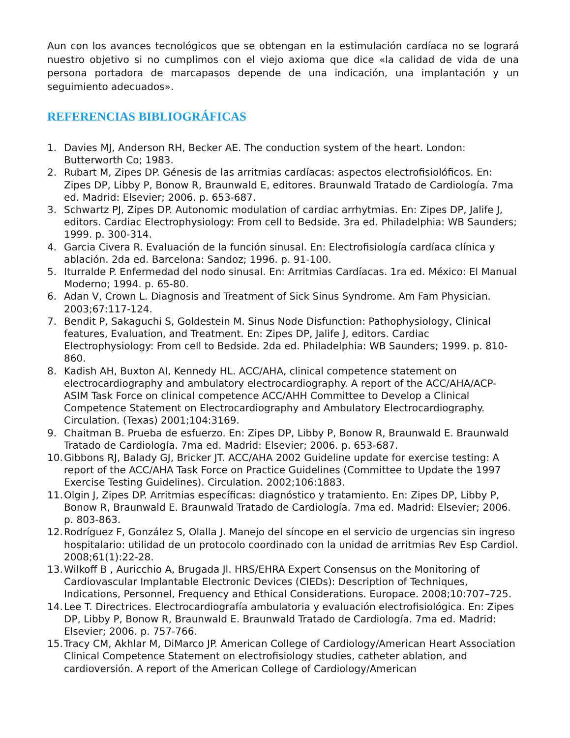Aun con los avances tecnológicos que se obtengan en la estimulación cardíaca no se logrará nuestro objetivo si no cumplimos con el viejo axioma que dice «la calidad de vida de una persona portadora de marcapasos depende de una indicación, una implantación y un seguimiento adecuados».
REFERENCIAS BIBLIOGRÁFICAS
1. Davies MJ, Anderson RH, Becker AE. The conduction system of the heart. London: Butterworth Co; 1983.
2. Rubart M, Zipes DP. Génesis de las arritmias cardíacas: aspectos electrofisiolóficos. En: Zipes DP, Libby P, Bonow R, Braunwald E, editores. Braunwald Tratado de Cardiología. 7ma ed. Madrid: Elsevier; 2006. p. 653-687.
3. Schwartz PJ, Zipes DP. Autonomic modulation of cardiac arrhytmias. En: Zipes DP, Jalife J, editors. Cardiac Electrophysiology: From cell to Bedside. 3ra ed. Philadelphia: WB Saunders; 1999. p. 300-314.
4. Garcia Civera R. Evaluación de la función sinusal. En: Electrofisiología cardíaca clínica y ablación. 2da ed. Barcelona: Sandoz; 1996. p. 91-100.
5. Iturralde P. Enfermedad del nodo sinusal. En: Arritmias Cardíacas. 1ra ed. México: El Manual Moderno; 1994. p. 65-80.
6. Adan V, Crown L. Diagnosis and Treatment of Sick Sinus Syndrome. Am Fam Physician. 2003;67:117-124.
7. Bendit P, Sakaguchi S, Goldestein M. Sinus Node Disfunction: Pathophysiology, Clinical features, Evaluation, and Treatment. En: Zipes DP, Jalife J, editors. Cardiac Electrophysiology: From cell to Bedside. 2da ed. Philadelphia: WB Saunders; 1999. p. 810-860.
8. Kadish AH, Buxton AI, Kennedy HL. ACC/AHA, clinical competence statement on electrocardiography and ambulatory electrocardiography. A report of the ACC/AHA/ACP-ASIM Task Force on clinical competence ACC/AHH Committee to Develop a Clinical Competence Statement on Electrocardiography and Ambulatory Electrocardiography. Circulation. (Texas) 2001;104:3169.
9. Chaitman B. Prueba de esfuerzo. En: Zipes DP, Libby P, Bonow R, Braunwald E. Braunwald Tratado de Cardiología. 7ma ed. Madrid: Elsevier; 2006. p. 653-687.
10. Gibbons RJ, Balady GJ, Bricker JT. ACC/AHA 2002 Guideline update for exercise testing: A report of the ACC/AHA Task Force on Practice Guidelines (Committee to Update the 1997 Exercise Testing Guidelines). Circulation. 2002;106:1883.
11. Olgin J, Zipes DP. Arritmias específicas: diagnóstico y tratamiento. En: Zipes DP, Libby P, Bonow R, Braunwald E. Braunwald Tratado de Cardiología. 7ma ed. Madrid: Elsevier; 2006. p. 803-863.
12. Rodríguez F, González S, Olalla J. Manejo del síncope en el servicio de urgencias sin ingreso hospitalario: utilidad de un protocolo coordinado con la unidad de arritmias Rev Esp Cardiol. 2008;61(1):22-28.
13. Wilkoff B , Auricchio A, Brugada Jl. HRS/EHRA Expert Consensus on the Monitoring of Cardiovascular Implantable Electronic Devices (CIEDs): Description of Techniques, Indications, Personnel, Frequency and Ethical Considerations. Europace. 2008;10:707–725.
14. Lee T. Directrices. Electrocardiografía ambulatoria y evaluación electrofisiológica. En: Zipes DP, Libby P, Bonow R, Braunwald E. Braunwald Tratado de Cardiología. 7ma ed. Madrid: Elsevier; 2006. p. 757-766.
15. Tracy CM, Akhlar M, DiMarco JP. American College of Cardiology/American Heart Association Clinical Competence Statement on electrofisiology studies, catheter ablation, and cardioversión. A report of the American College of Cardiology/American